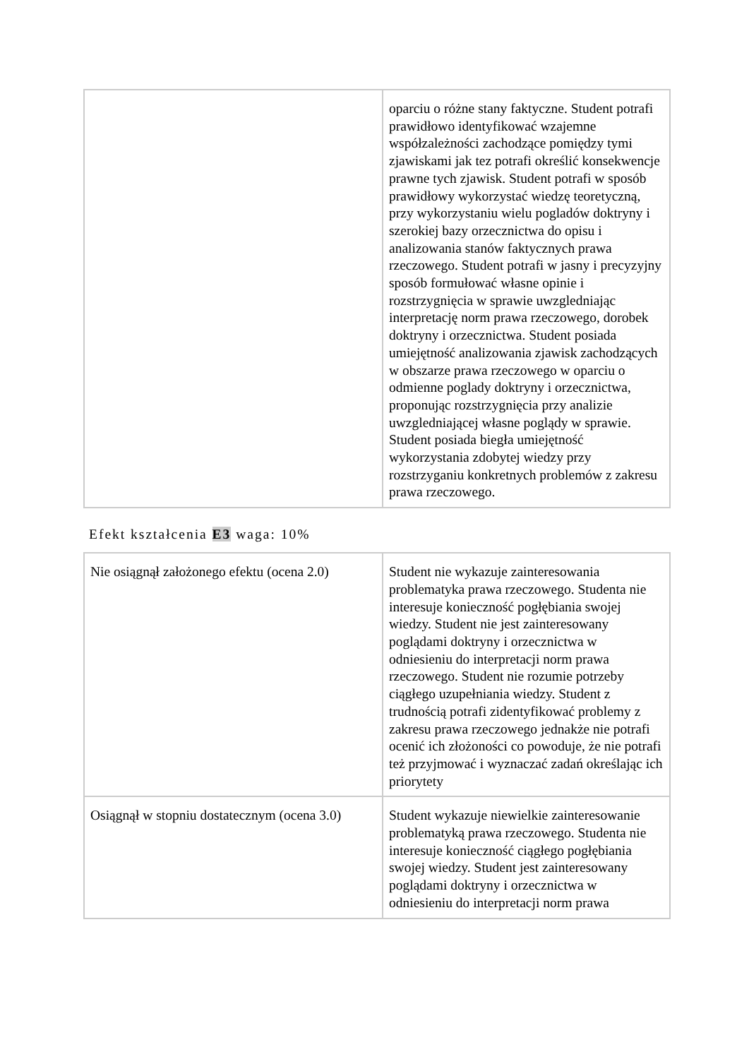| | oparciu o różne stany faktyczne. Student potrafi prawidłowo identyfikować wzajemne współzależności zachodzące pomiędzy tymi zjawiskami jak tez potrafi określić konsekwencje prawne tych zjawisk. Student potrafi w sposób prawidłowy wykorzystać wiedzę teoretyczną, przy wykorzystaniu wielu pogladów doktryny i szerokiej bazy orzecznictwa do opisu i analizowania stanów faktycznych prawa rzeczowego. Student potrafi w jasny i precyzyjny sposób formułować własne opinie i rozstrzygnięcia w sprawie uwzgledniając interpretację norm prawa rzeczowego, dorobek doktryny i orzecznictwa. Student posiada umiejętność analizowania zjawisk zachodzących w obszarze prawa rzeczowego w oparciu o odmienne poglady doktryny i orzecznictwa, proponując rozstrzygnięcia przy analizie uwzgledniającej własne poglądy w sprawie. Student posiada biegła umiejętność wykorzystania zdobytej wiedzy przy rozstrzyganiu konkretnych problemów z zakresu prawa rzeczowego. |
Efekt kształcenia E3 waga: 10%
| Nie osiągnął założonego efektu (ocena 2.0) | Student nie wykazuje zainteresowania problematyka prawa rzeczowego. Studenta nie interesuje konieczność pogłębiania swojej wiedzy. Student nie jest zainteresowany poglądami doktryny i orzecznictwa w odniesieniu do interpretacji norm prawa rzeczowego. Student nie rozumie potrzeby ciągłego uzupełniania wiedzy. Student z trudnością potrafi zidentyfikować problemy z zakresu prawa rzeczowego jednakże nie potrafi ocenić ich złożoności co powoduje, że nie potrafi też przyjmować i wyznaczać zadań określając ich priorytety |
| Osiągnął w stopniu dostatecznym (ocena 3.0) | Student wykazuje niewielkie zainteresowanie problematyką prawa rzeczowego. Studenta nie interesuje konieczność ciągłego pogłębiania swojej wiedzy. Student jest zainteresowany poglądami doktryny i orzecznictwa w odniesieniu do interpretacji norm prawa |